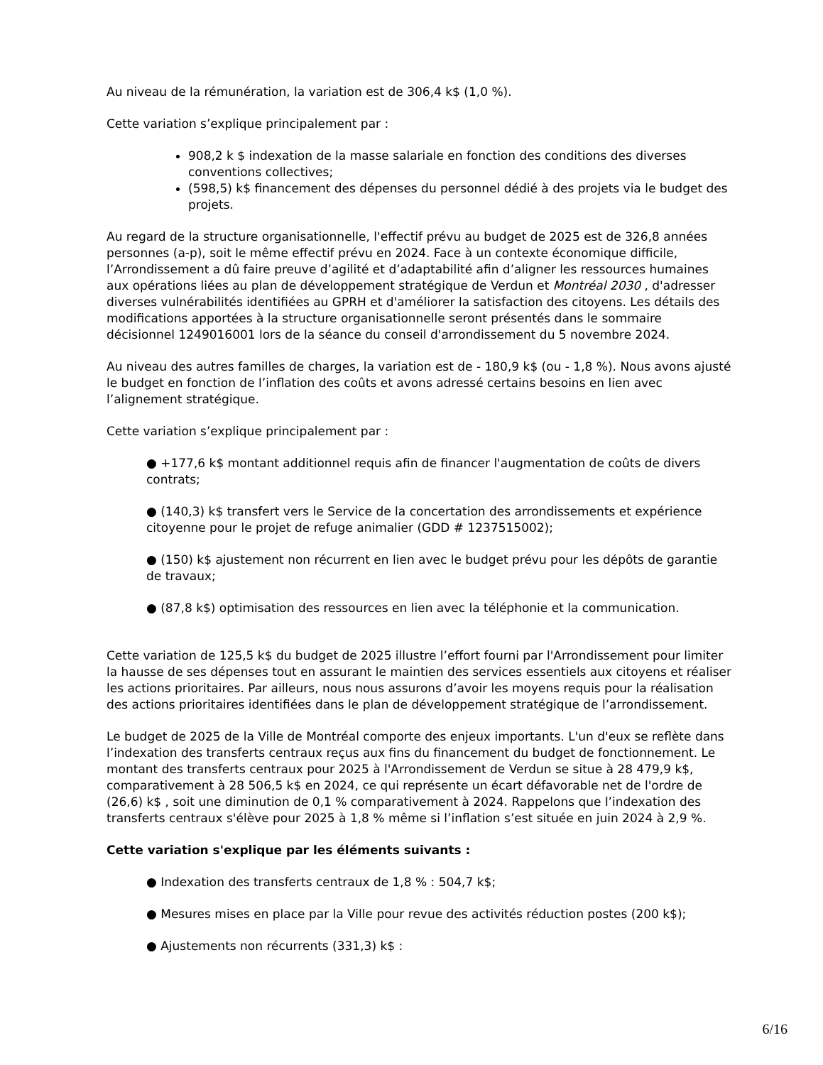Au niveau de la rémunération, la variation est de 306,4 k$ (1,0 %).
Cette variation s’explique principalement par :
908,2 k $ indexation de la masse salariale en fonction des conditions des diverses conventions collectives;
(598,5) k$ financement des dépenses du personnel dédié à des projets via le budget des projets.
Au regard de la structure organisationnelle, l'effectif prévu au budget de 2025 est de 326,8 années personnes (a-p), soit le même effectif prévu en 2024. Face à un contexte économique difficile, l’Arrondissement a dû faire preuve d’agilité et d’adaptabilité afin d’aligner les ressources humaines aux opérations liées au plan de développement stratégique de Verdun et Montréal 2030 , d'adresser diverses vulnérabilités identifiées au GPRH et d'améliorer la satisfaction des citoyens. Les détails des modifications apportées à la structure organisationnelle seront présentés dans le sommaire décisionnel 1249016001 lors de la séance du conseil d'arrondissement du 5 novembre 2024.
Au niveau des autres familles de charges, la variation est de - 180,9 k$ (ou - 1,8 %). Nous avons ajusté le budget en fonction de l’inflation des coûts et avons adressé certains besoins en lien avec l’alignement stratégique.
Cette variation s’explique principalement par :
● +177,6 k$ montant additionnel requis afin de financer l'augmentation de coûts de divers contrats;
● (140,3) k$ transfert vers le Service de la concertation des arrondissements et expérience citoyenne pour le projet de refuge animalier (GDD # 1237515002);
● (150) k$ ajustement non récurrent en lien avec le budget prévu pour les dépôts de garantie de travaux;
● (87,8 k$) optimisation des ressources en lien avec la téléphonie et la communication.
Cette variation de 125,5 k$ du budget de 2025 illustre l’effort fourni par l'Arrondissement pour limiter la hausse de ses dépenses tout en assurant le maintien des services essentiels aux citoyens et réaliser les actions prioritaires. Par ailleurs, nous nous assurons d’avoir les moyens requis pour la réalisation des actions prioritaires identifiées dans le plan de développement stratégique de l’arrondissement.
Le budget de 2025 de la Ville de Montréal comporte des enjeux importants. L'un d'eux se reflète dans l’indexation des transferts centraux reçus aux fins du financement du budget de fonctionnement. Le montant des transferts centraux pour 2025 à l'Arrondissement de Verdun se situe à 28 479,9 k$, comparativement à 28 506,5 k$ en 2024, ce qui représente un écart défavorable net de l'ordre de (26,6) k$ , soit une diminution de 0,1 % comparativement à 2024. Rappelons que l’indexation des transferts centraux s'élève pour 2025 à 1,8 % même si l’inflation s’est située en juin 2024 à 2,9 %.
Cette variation s'explique par les éléments suivants :
● Indexation des transferts centraux de 1,8 % : 504,7 k$;
● Mesures mises en place par la Ville pour revue des activités réduction postes (200 k$);
● Ajustements non récurrents (331,3) k$ :
6/16